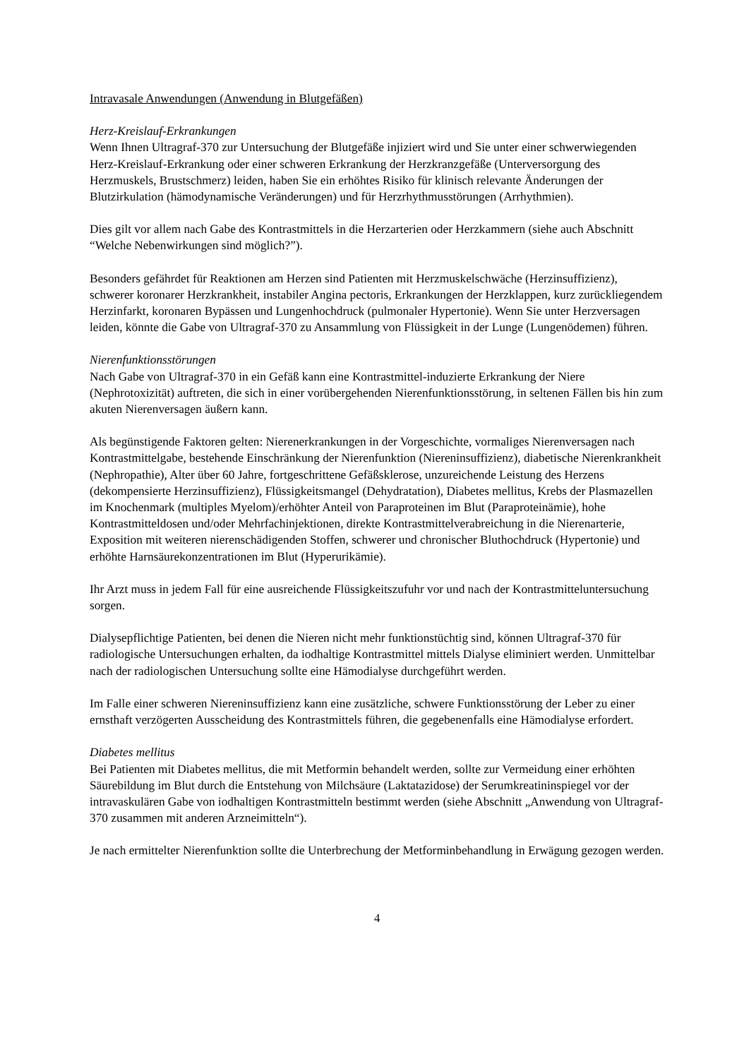Intravasale Anwendungen (Anwendung in Blutgefäßen)
Herz-Kreislauf-Erkrankungen
Wenn Ihnen Ultragraf-370 zur Untersuchung der Blutgefäße injiziert wird und Sie unter einer schwerwiegenden Herz-Kreislauf-Erkrankung oder einer schweren Erkrankung der Herzkranzgefäße (Unterversorgung des Herzmuskels, Brustschmerz) leiden, haben Sie ein erhöhtes Risiko für klinisch relevante Änderungen der Blutzirkulation (hämodynamische Veränderungen) und für Herzrhythmusstörungen (Arrhythmien).
Dies gilt vor allem nach Gabe des Kontrastmittels in die Herzarterien oder Herzkammern (siehe auch Abschnitt “Welche Nebenwirkungen sind möglich?”).
Besonders gefährdet für Reaktionen am Herzen sind Patienten mit Herzmuskelschwäche (Herzinsuffizienz), schwerer koronarer Herzkrankheit, instabiler Angina pectoris, Erkrankungen der Herzklappen, kurz zurückliegendem Herzinfarkt, koronaren Bypässen und Lungenhochdruck (pulmonaler Hypertonie). Wenn Sie unter Herzversagen leiden, könnte die Gabe von Ultragraf-370 zu Ansammlung von Flüssigkeit in der Lunge (Lungenödemen) führen.
Nierenfunktionsstörungen
Nach Gabe von Ultragraf-370 in ein Gefäß kann eine Kontrastmittel-induzierte Erkrankung der Niere (Nephrotoxizität) auftreten, die sich in einer vorübergehenden Nierenfunktionsstörung, in seltenen Fällen bis hin zum akuten Nierenversagen äußern kann.
Als begünstigende Faktoren gelten: Nierenerkrankungen in der Vorgeschichte, vormaliges Nierenversagen nach Kontrastmittelgabe, bestehende Einschränkung der Nierenfunktion (Niereninsuffizienz), diabetische Nierenkrankheit (Nephropathie), Alter über 60 Jahre, fortgeschrittene Gefäßsklerose, unzureichende Leistung des Herzens (dekompensierte Herzinsuffizienz), Flüssigkeitsmangel (Dehydratation), Diabetes mellitus, Krebs der Plasmazellen im Knochenmark (multiples Myelom)/erhöhter Anteil von Paraproteinen im Blut (Paraproteinämie), hohe Kontrastmitteldosen und/oder Mehrfachinjektionen, direkte Kontrastmittelverabreichung in die Nierenarterie, Exposition mit weiteren nierenschädigenden Stoffen, schwerer und chronischer Bluthochdruck (Hypertonie) und erhöhte Harnsäurekonzentrationen im Blut (Hyperurikämie).
Ihr Arzt muss in jedem Fall für eine ausreichende Flüssigkeitszufuhr vor und nach der Kontrastmitteluntersuchung sorgen.
Dialysepflichtige Patienten, bei denen die Nieren nicht mehr funktionstüchtig sind, können Ultragraf-370 für radiologische Untersuchungen erhalten, da iodhaltige Kontrastmittel mittels Dialyse eliminiert werden. Unmittelbar nach der radiologischen Untersuchung sollte eine Hämodialyse durchgeführt werden.
Im Falle einer schweren Niereninsuffizienz kann eine zusätzliche, schwere Funktionsstörung der Leber zu einer ernsthaft verzögerten Ausscheidung des Kontrastmittels führen, die gegebenenfalls eine Hämodialyse erfordert.
Diabetes mellitus
Bei Patienten mit Diabetes mellitus, die mit Metformin behandelt werden, sollte zur Vermeidung einer erhöhten Säurebildung im Blut durch die Entstehung von Milchsäure (Laktatazidose) der Serumkreatininspiegel vor der intravaskulären Gabe von iodhaltigen Kontrastmitteln bestimmt werden (siehe Abschnitt „Anwendung von Ultragraf-370 zusammen mit anderen Arzneimitteln“).
Je nach ermittelter Nierenfunktion sollte die Unterbrechung der Metforminbehandlung in Erwägung gezogen werden.
4